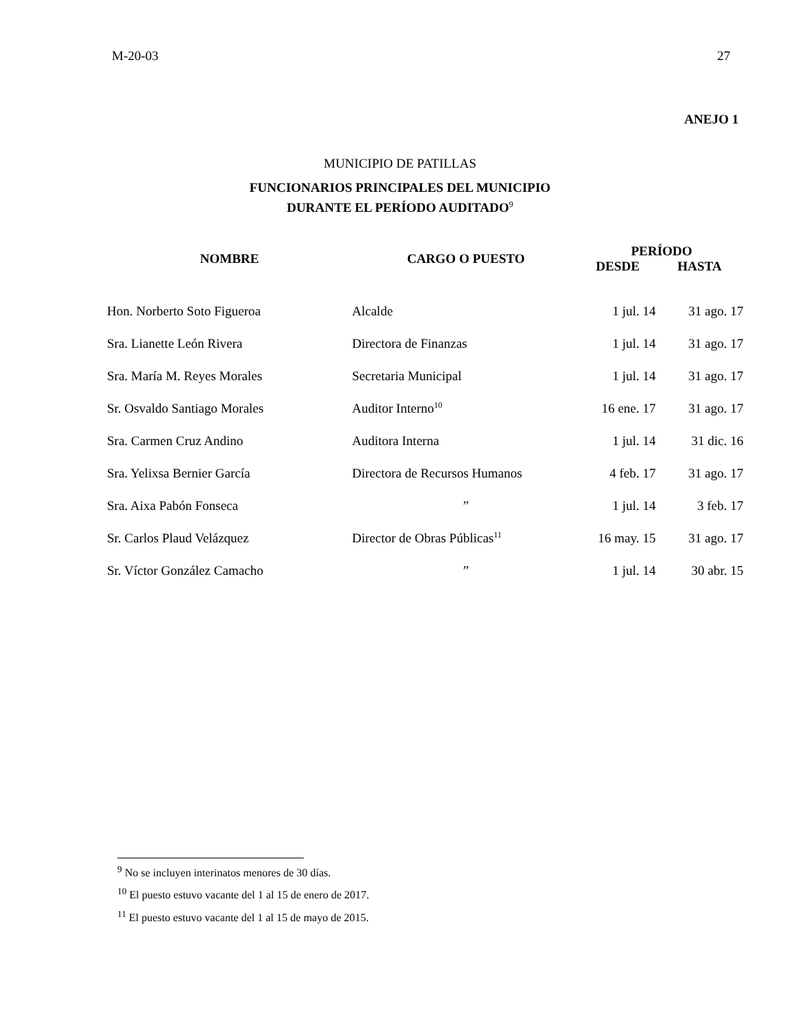M-20-03 27
ANEJO 1
MUNICIPIO DE PATILLAS
FUNCIONARIOS PRINCIPALES DEL MUNICIPIO
DURANTE EL PERÍODO AUDITADO<sup>9</sup>
| NOMBRE | CARGO O PUESTO | PERÍODO | |
| --- | --- | --- | --- |
| | | DESDE | HASTA |
| Hon. Norberto Soto Figueroa | Alcalde | 1 jul. 14 | 31 ago. 17 |
| Sra. Lianette León Rivera | Directora de Finanzas | 1 jul. 14 | 31 ago. 17 |
| Sra. María M. Reyes Morales | Secretaria Municipal | 1 jul. 14 | 31 ago. 17 |
| Sr. Osvaldo Santiago Morales | Auditor Interno<sup>10</sup> | 16 ene. 17 | 31 ago. 17 |
| Sra. Carmen Cruz Andino | Auditora Interna | 1 jul. 14 | 31 dic. 16 |
| Sra. Yelixsa Bernier García | Directora de Recursos Humanos | 4 feb. 17 | 31 ago. 17 |
| Sra. Aixa Pabón Fonseca | ” | 1 jul. 14 | 3 feb. 17 |
| Sr. Carlos Plaud Velázquez | Director de Obras Públicas<sup>11</sup> | 16 may. 15 | 31 ago. 17 |
| Sr. Víctor González Camacho | ” | 1 jul. 14 | 30 abr. 15 |
<sup>9</sup> No se incluyen interinatos menores de 30 días.
<sup>10</sup> El puesto estuvo vacante del 1 al 15 de enero de 2017.
<sup>11</sup> El puesto estuvo vacante del 1 al 15 de mayo de 2015.